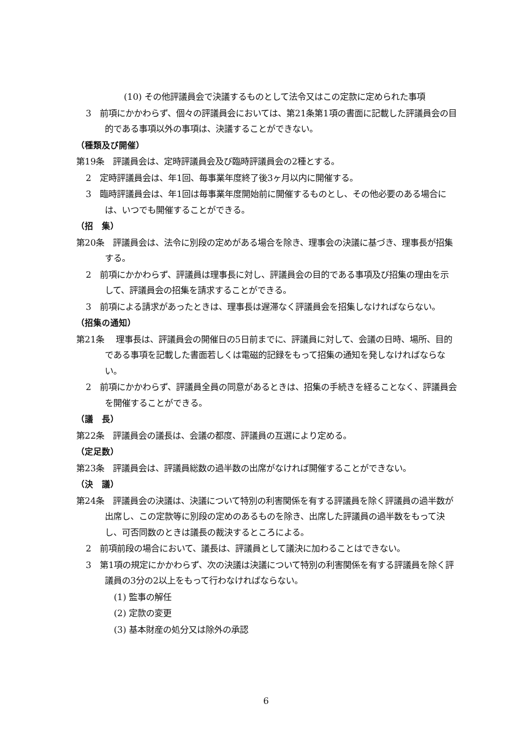(10) その他評議員会で決議するものとして法令又はこの定款に定められた事項
3　前項にかかわらず、個々の評議員会においては、第21条第1項の書面に記載した評議員会の目的である事項以外の事項は、決議することができない。
（種類及び開催）
第19条　評議員会は、定時評議員会及び臨時評議員会の2種とする。
2　定時評議員会は、年1回、毎事業年度終了後3ヶ月以内に開催する。
3　臨時評議員会は、年1回は毎事業年度開始前に開催するものとし、その他必要のある場合には、いつでも開催することができる。
（招　集）
第20条　評議員会は、法令に別段の定めがある場合を除き、理事会の決議に基づき、理事長が招集する。
2　前項にかかわらず、評議員は理事長に対し、評議員会の目的である事項及び招集の理由を示して、評議員会の招集を請求することができる。
3　前項による請求があったときは、理事長は遅滞なく評議員会を招集しなければならない。
（招集の通知）
第21条　 理事長は、評議員会の開催日の5日前までに、評議員に対して、会議の日時、場所、目的である事項を記載した書面若しくは電磁的記録をもって招集の通知を発しなければならない。
2　前項にかかわらず、評議員全員の同意があるときは、招集の手続きを経ることなく、評議員会を開催することができる。
（議　長）
第22条　評議員会の議長は、会議の都度、評議員の互選により定める。
（定足数）
第23条　評議員会は、評議員総数の過半数の出席がなければ開催することができない。
（決　議）
第24条　評議員会の決議は、決議について特別の利害関係を有する評議員を除く評議員の過半数が出席し、この定款等に別段の定めのあるものを除き、出席した評議員の過半数をもって決し、可否同数のときは議長の裁決するところによる。
2　前項前段の場合において、議長は、評議員として議決に加わることはできない。
3　第1項の規定にかかわらず、次の決議は決議について特別の利害関係を有する評議員を除く評議員の3分の2以上をもって行わなければならない。
(1) 監事の解任
(2) 定款の変更
(3) 基本財産の処分又は除外の承認
6